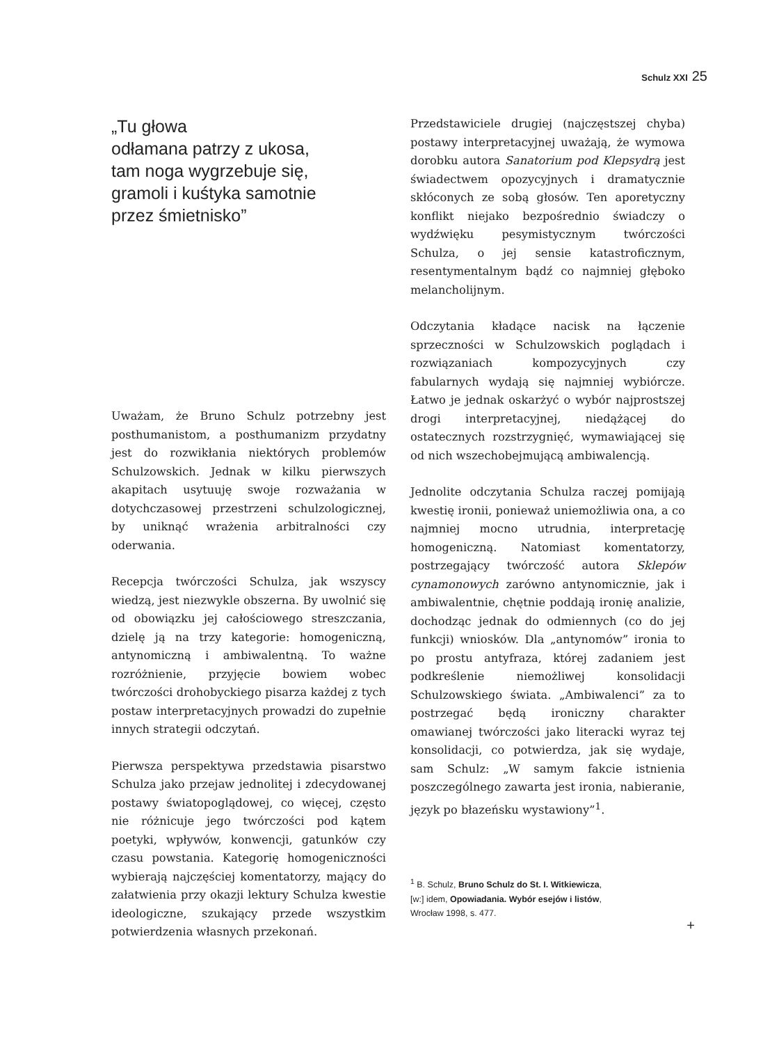Schulz XXI 25
„Tu głowa
odłamana patrzy z ukosa,
tam noga wygrzebuje się,
gramoli i kuśtyka samotnie
przez śmietnisko”
Uważam, że Bruno Schulz potrzebny jest posthumanistom, a posthumanizm przydatny jest do rozwikłania niektórych problemów Schulzowskich. Jednak w kilku pierwszych akapitach usytuuję swoje rozważania w dotychczasowej przestrzeni schulzologicznej, by uniknąć wrażenia arbitralności czy oderwania.
Recepcja twórczości Schulza, jak wszyscy wiedzą, jest niezwykle obszerna. By uwolnić się od obowiązku jej całościowego streszczania, dzielę ją na trzy kategorie: homogeniczną, antynomiczną i ambiwalentną. To ważne rozróżnienie, przyjęcie bowiem wobec twórczości drohobyckiego pisarza każdej z tych postaw interpretacyjnych prowadzi do zupełnie innych strategii odczytań.
Pierwsza perspektywa przedstawia pisarstwo Schulza jako przejaw jednolitej i zdecydowanej postawy światopoglądowej, co więcej, często nie różnicuje jego twórczości pod kątem poetyki, wpływów, konwencji, gatunków czy czasu powstania. Kategorię homogeniczności wybierają najczęściej komentatorzy, mający do załatwienia przy okazji lektury Schulza kwestie ideologiczne, szukający przede wszystkim potwierdzenia własnych przekonań.
Przedstawiciele drugiej (najczęstszej chyba) postawy interpretacyjnej uważają, że wymowa dorobku autora Sanatorium pod Klepsydrą jest świadectwem opozycyjnych i dramatycznie skłóconych ze sobą głosów. Ten aporetyczny konflikt niejako bezpośrednio świadczy o wydźwięku pesymistycznym twórczości Schulza, o jej sensie katastroficznym, resentymentalnym bądź co najmniej głęboko melancholijnym.
Odczytania kładące nacisk na łączenie sprzeczności w Schulzowskich poglądach i rozwiązaniach kompozycyjnych czy fabularnych wydają się najmniej wybiórcze. Łatwo je jednak oskarżyć o wybór najprostszej drogi interpretacyjnej, niedążącej do ostatecznych rozstrzygnięć, wymawiającej się od nich wszechobejmującą ambiwalencją.
Jednolite odczytania Schulza raczej pomijają kwestię ironii, ponieważ uniemożliwia ona, a co najmniej mocno utrudnia, interpretację homogeniczną. Natomiast komentatorzy, postrzegający twórczość autora Sklepów cynamonowych zarówno antynomicznie, jak i ambiwalentnie, chętnie poddają ironię analizie, dochodząc jednak do odmiennych (co do jej funkcji) wniosków. Dla „antynomów” ironia to po prostu antyfraza, której zadaniem jest podkreślenie niemożliwej konsolidacji Schulzowskiego świata. „Ambiwalenci” za to postrzegać będą ironiczny charakter omawianej twórczości jako literacki wyraz tej konsolidacji, co potwierdza, jak się wydaje, sam Schulz: „W samym fakcie istnienia poszczególnego zawarta jest ironia, nabieranie, język po błazeńsku wystawiony”<sup>1</sup>.
<sup>1</sup> B. Schulz, Bruno Schulz do St. I. Witkiewicza,
[w:] idem, Opowiadania. Wybór esejów i listów,
Wrocław 1998, s. 477.
+